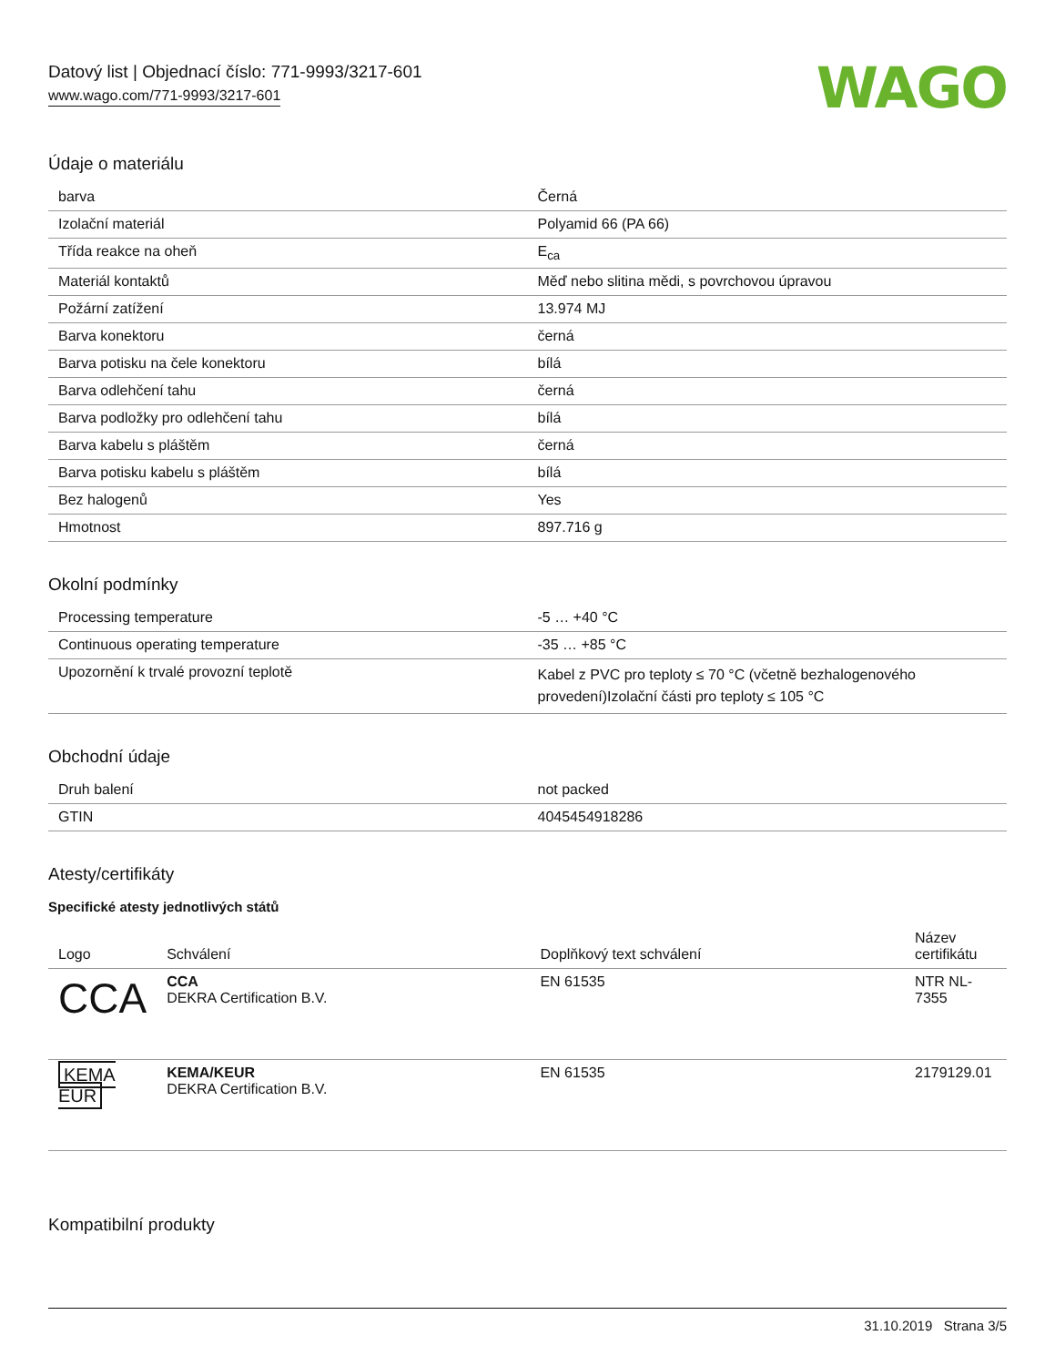Datový list | Objednací číslo: 771-9993/3217-601
www.wago.com/771-9993/3217-601
WAGO
Údaje o materiálu
| barva | Černá |
| Izolační materiál | Polyamid 66 (PA 66) |
| Třída reakce na oheň | E<sub>ca</sub> |
| Materiál kontaktů | Měď nebo slitina mědi, s povrchovou úpravou |
| Požární zatížení | 13.974 MJ |
| Barva konektoru | černá |
| Barva potisku na čele konektoru | bílá |
| Barva odlehčení tahu | černá |
| Barva podložky pro odlehčení tahu | bílá |
| Barva kabelu s pláštěm | černá |
| Barva potisku kabelu s pláštěm | bílá |
| Bez halogenů | Yes |
| Hmotnost | 897.716 g |
Okolní podmínky
| Processing temperature | -5 … +40 °C |
| Continuous operating temperature | -35 … +85 °C |
| Upozornění k trvalé provozní teplotě | Kabel z PVC pro teploty ≤ 70 °C (včetně bezhalogenového provedení)Izolační části pro teploty ≤ 105 °C |
Obchodní údaje
| Druh balení | not packed |
| GTIN | 4045454918286 |
Atesty/certifikáty
Specifické atesty jednotlivých států
| Logo | Schválení | Doplňkový text schválení | Název certifikátu |
| --- | --- | --- | --- |
| CCA | CCA DEKRA Certification B.V. | EN 61535 | NTR NL-7355 |
| KEMA EUR | KEMA/KEUR DEKRA Certification B.V. | EN 61535 | 2179129.01 |
Kompatibilní produkty
31.10.2019 Strana 3/5